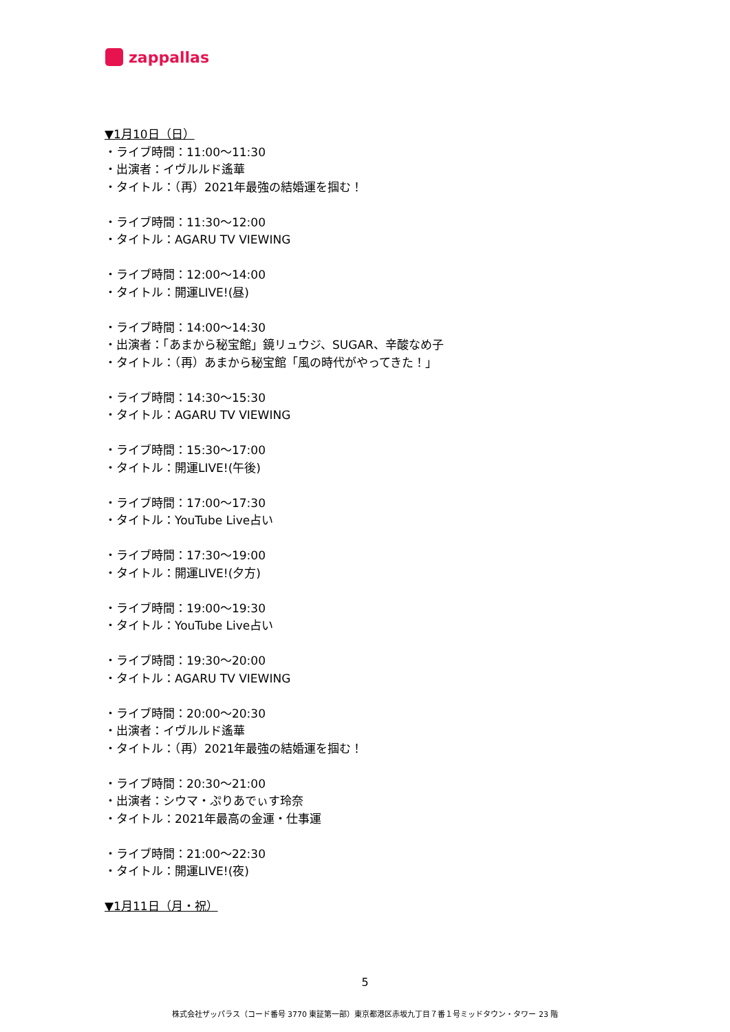zappallas
▼1月10日（日）
・ライブ時間：11:00～11:30
・出演者：イヴルルド遙華
・タイトル：（再）2021年最強の結婚運を掴む！
・ライブ時間：11:30～12:00
・タイトル：AGARU TV VIEWING
・ライブ時間：12:00～14:00
・タイトル：開運LIVE!(昼)
・ライブ時間：14:00～14:30
・出演者：「あまから秘宝館」鏡リュウジ、SUGAR、辛酸なめ子
・タイトル：（再）あまから秘宝館「風の時代がやってきた！」
・ライブ時間：14:30～15:30
・タイトル：AGARU TV VIEWING
・ライブ時間：15:30～17:00
・タイトル：開運LIVE!(午後)
・ライブ時間：17:00～17:30
・タイトル：YouTube Live占い
・ライブ時間：17:30～19:00
・タイトル：開運LIVE!(夕方)
・ライブ時間：19:00～19:30
・タイトル：YouTube Live占い
・ライブ時間：19:30～20:00
・タイトル：AGARU TV VIEWING
・ライブ時間：20:00～20:30
・出演者：イヴルルド遙華
・タイトル：（再）2021年最強の結婚運を掴む！
・ライブ時間：20:30～21:00
・出演者：シウマ・ぷりあでぃす玲奈
・タイトル：2021年最高の金運・仕事運
・ライブ時間：21:00～22:30
・タイトル：開運LIVE!(夜)
▼1月11日（月・祝）
5
株式会社ザッパラス（コード番号 3770 東証第一部）東京都港区赤坂九丁目７番１号ミッドタウン・タワー 23 階